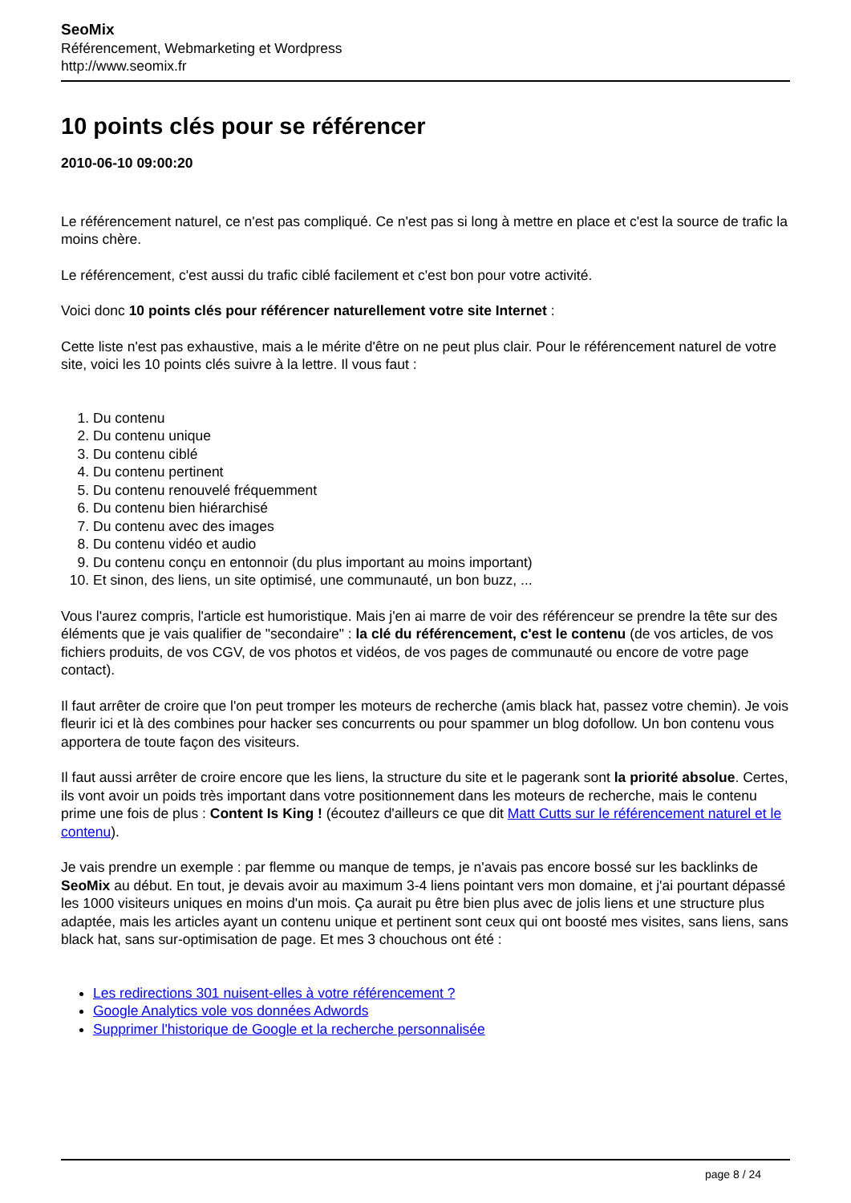SeoMix
Référencement, Webmarketing et Wordpress
http://www.seomix.fr
10 points clés pour se référencer
2010-06-10 09:00:20
Le référencement naturel, ce n'est pas compliqué. Ce n'est pas si long à mettre en place et c'est la source de trafic la moins chère.
Le référencement, c'est aussi du trafic ciblé facilement et c'est bon pour votre activité.
Voici donc 10 points clés pour référencer naturellement votre site Internet :
Cette liste n'est pas exhaustive, mais a le mérite d'être on ne peut plus clair. Pour le référencement naturel de votre site, voici les 10 points clés suivre à la lettre. Il vous faut :
1. Du contenu
2. Du contenu unique
3. Du contenu ciblé
4. Du contenu pertinent
5. Du contenu renouvelé fréquemment
6. Du contenu bien hiérarchisé
7. Du contenu avec des images
8. Du contenu vidéo et audio
9. Du contenu conçu en entonnoir (du plus important au moins important)
10. Et sinon, des liens, un site optimisé, une communauté, un bon buzz, ...
Vous l'aurez compris, l'article est humoristique. Mais j'en ai marre de voir des référenceur se prendre la tête sur des éléments que je vais qualifier de "secondaire" : la clé du référencement, c'est le contenu (de vos articles, de vos fichiers produits, de vos CGV, de vos photos et vidéos, de vos pages de communauté ou encore de votre page contact).
Il faut arrêter de croire que l'on peut tromper les moteurs de recherche (amis black hat, passez votre chemin). Je vois fleurir ici et là des combines pour hacker ses concurrents ou pour spammer un blog dofollow. Un bon contenu vous apportera de toute façon des visiteurs.
Il faut aussi arrêter de croire encore que les liens, la structure du site et le pagerank sont la priorité absolue. Certes, ils vont avoir un poids très important dans votre positionnement dans les moteurs de recherche, mais le contenu prime une fois de plus : Content Is King ! (écoutez d'ailleurs ce que dit Matt Cutts sur le référencement naturel et le contenu).
Je vais prendre un exemple : par flemme ou manque de temps, je n'avais pas encore bossé sur les backlinks de SeoMix au début. En tout, je devais avoir au maximum 3-4 liens pointant vers mon domaine, et j'ai pourtant dépassé les 1000 visiteurs uniques en moins d'un mois. Ça aurait pu être bien plus avec de jolis liens et une structure plus adaptée, mais les articles ayant un contenu unique et pertinent sont ceux qui ont boosté mes visites, sans liens, sans black hat, sans sur-optimisation de page. Et mes 3 chouchous ont été :
Les redirections 301 nuisent-elles à votre référencement ?
Google Analytics vole vos données Adwords
Supprimer l'historique de Google et la recherche personnalisée
page 8 / 24